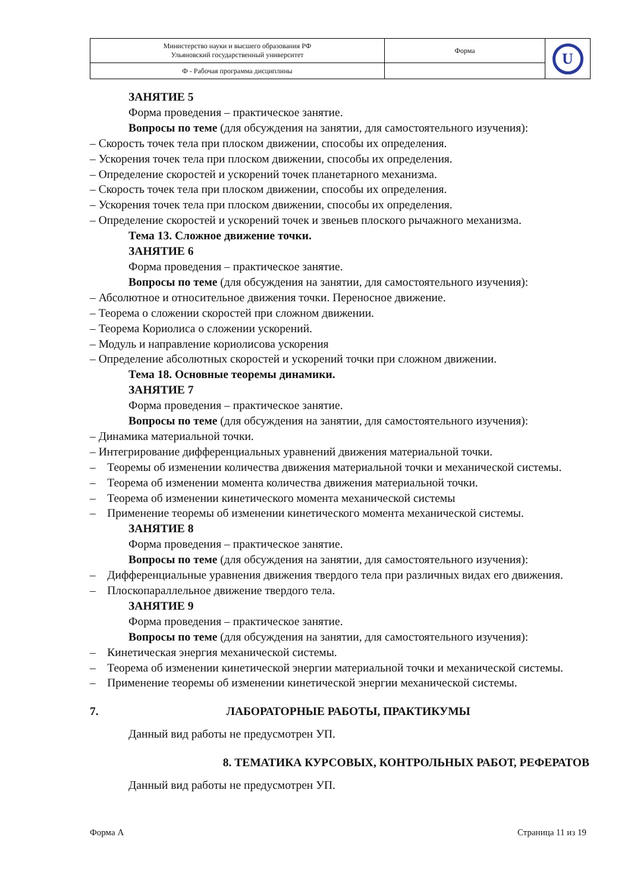| Министерство науки и высшего образования РФ Ульяновский государственный университет | Форма | U |
| Ф - Рабочая программа дисциплины | | |
ЗАНЯТИЕ 5
Форма проведения – практическое занятие.
Вопросы по теме (для обсуждения на занятии, для самостоятельного изучения):
– Скорость точек тела при плоском движении, способы их определения.
– Ускорения точек тела при плоском движении, способы их определения.
– Определение скоростей и ускорений точек планетарного механизма.
– Скорость точек тела при плоском движении, способы их определения.
– Ускорения точек тела при плоском движении, способы их определения.
– Определение скоростей и ускорений точек и звеньев плоского рычажного механизма.
Тема 13. Сложное движение точки.
ЗАНЯТИЕ 6
Форма проведения – практическое занятие.
Вопросы по теме (для обсуждения на занятии, для самостоятельного изучения):
– Абсолютное и относительное движения точки. Переносное движение.
– Теорема о сложении скоростей при сложном движении.
– Теорема Кориолиса о сложении ускорений.
– Модуль и направление кориолисова ускорения
– Определение абсолютных скоростей и ускорений точки при сложном движении.
Тема 18. Основные теоремы динамики.
ЗАНЯТИЕ 7
Форма проведения – практическое занятие.
Вопросы по теме (для обсуждения на занятии, для самостоятельного изучения):
– Динамика материальной точки.
– Интегрирование дифференциальных уравнений движения материальной точки.
– Теоремы об изменении количества движения материальной точки и механической системы.
– Теорема об изменении момента количества движения материальной точки.
– Теорема об изменении кинетического момента механической системы
– Применение теоремы об изменении кинетического момента механической системы.
ЗАНЯТИЕ 8
Форма проведения – практическое занятие.
Вопросы по теме (для обсуждения на занятии, для самостоятельного изучения):
– Дифференциальные уравнения движения твердого тела при различных видах его движения.
– Плоскопараллельное движение твердого тела.
ЗАНЯТИЕ 9
Форма проведения – практическое занятие.
Вопросы по теме (для обсуждения на занятии, для самостоятельного изучения):
– Кинетическая энергия механической системы.
– Теорема об изменении кинетической энергии материальной точки и механической системы.
– Применение теоремы об изменении кинетической энергии механической системы.
7. ЛАБОРАТОРНЫЕ РАБОТЫ, ПРАКТИКУМЫ
Данный вид работы не предусмотрен УП.
8. ТЕМАТИКА КУРСОВЫХ, КОНТРОЛЬНЫХ РАБОТ, РЕФЕРАТОВ
Данный вид работы не предусмотрен УП.
Форма А Страница 11 из 19